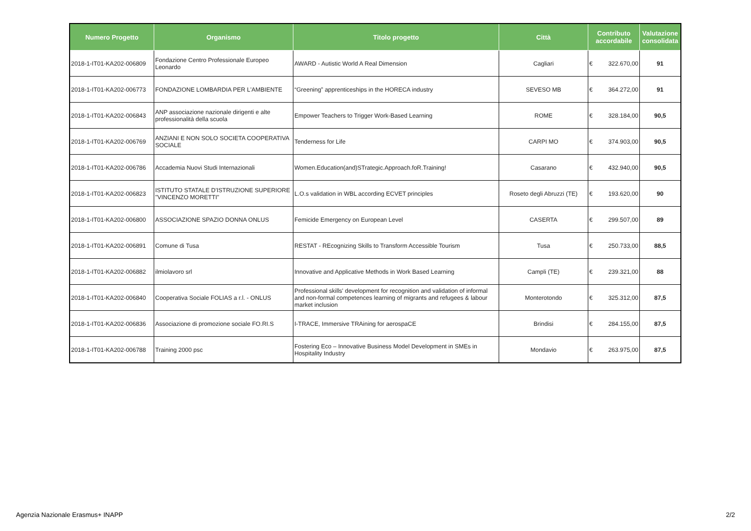| Numero Progetto | Organismo | Titolo progetto | Città | Contributo accordabile | Valutazione consolidata |
| --- | --- | --- | --- | --- | --- |
| 2018-1-IT01-KA202-006809 | Fondazione Centro Professionale Europeo Leonardo | AWARD - Autistic World A Real Dimension | Cagliari | € 322.670,00 | 91 |
| 2018-1-IT01-KA202-006773 | FONDAZIONE LOMBARDIA PER L'AMBIENTE | “Greening” apprenticeships in the HORECA industry | SEVESO MB | € 364.272,00 | 91 |
| 2018-1-IT01-KA202-006843 | ANP associazione nazionale dirigenti e alte professionalità della scuola | Empower Teachers to Trigger Work-Based Learning | ROME | € 328.184,00 | 90,5 |
| 2018-1-IT01-KA202-006769 | ANZIANI E NON SOLO SOCIETA COOPERATIVA SOCIALE | Tenderness for Life | CARPI MO | € 374.903,00 | 90,5 |
| 2018-1-IT01-KA202-006786 | Accademia Nuovi Studi Internazionali | Women.Education(and)STrategic.Approach.foR.Training! | Casarano | € 432.940,00 | 90,5 |
| 2018-1-IT01-KA202-006823 | ISTITUTO STATALE D'ISTRUZIONE SUPERIORE "VINCENZO MORETTI" | L.O.s validation in WBL according ECVET principles | Roseto degli Abruzzi (TE) | € 193.620,00 | 90 |
| 2018-1-IT01-KA202-006800 | ASSOCIAZIONE SPAZIO DONNA ONLUS | Femicide Emergency on European Level | CASERTA | € 299.507,00 | 89 |
| 2018-1-IT01-KA202-006891 | Comune di Tusa | RESTAT - REcognizing Skills to Transform Accessible Tourism | Tusa | € 250.733,00 | 88,5 |
| 2018-1-IT01-KA202-006882 | ilmiolavoro srl | Innovative and Applicative Methods in Work Based Learning | Campli (TE) | € 239.321,00 | 88 |
| 2018-1-IT01-KA202-006840 | Cooperativa Sociale FOLIAS a r.l. - ONLUS | Professional skills' development for recognition and validation of informal and non-formal competences learning of migrants and refugees & labour market inclusion | Monterotondo | € 325.312,00 | 87,5 |
| 2018-1-IT01-KA202-006836 | Associazione di promozione sociale FO.RI.S | I-TRACE, Immersive TRAining for aerospaCE | Brindisi | € 284.155,00 | 87,5 |
| 2018-1-IT01-KA202-006788 | Training 2000 psc | Fostering Eco – Innovative Business Model Development in SMEs in Hospitality Industry | Mondavio | € 263.975,00 | 87,5 |
Agenzia Nazionale Erasmus+ INAPP 2/2